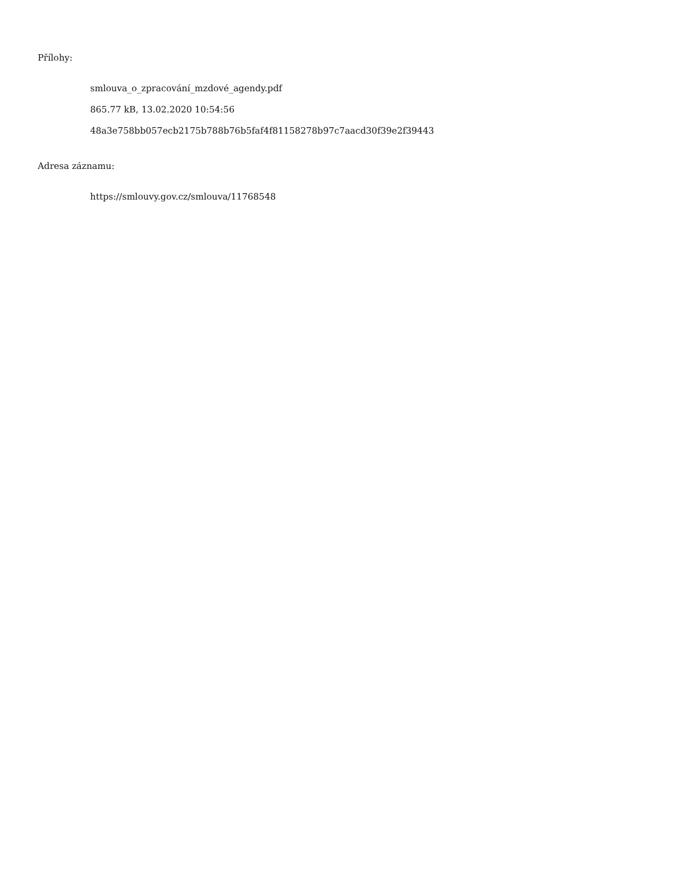Přílohy:
smlouva_o_zpracování_mzdové_agendy.pdf
865.77 kB, 13.02.2020 10:54:56
48a3e758bb057ecb2175b788b76b5faf4f81158278b97c7aacd30f39e2f39443
Adresa záznamu:
https://smlouvy.gov.cz/smlouva/11768548